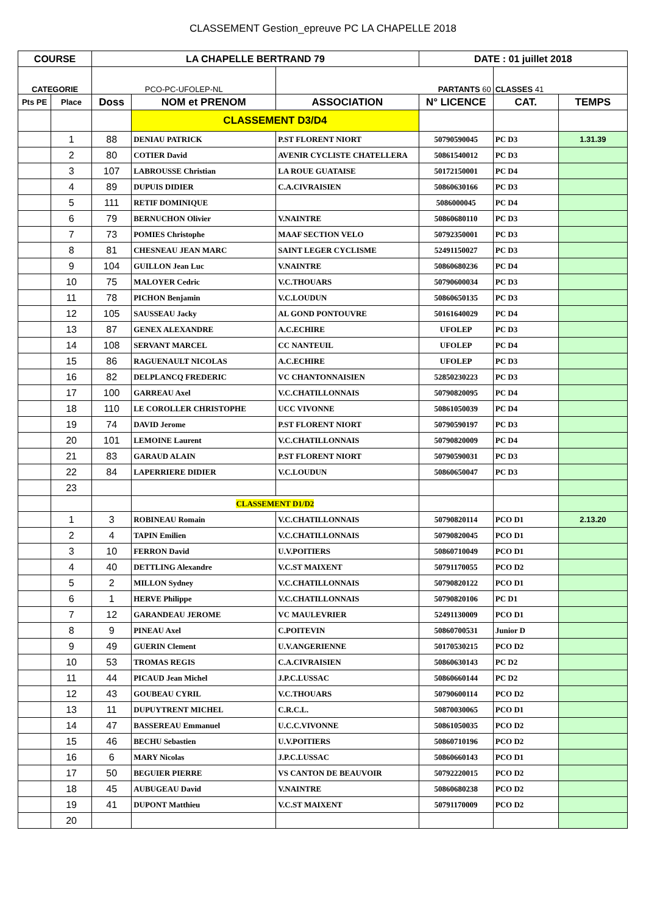CLASSEMENT Gestion_epreuve PC LA CHAPELLE 2018
| COURSE | | LA CHAPELLE BERTRAND 79 | | | DATE : 01 juillet 2018 | | |
| --- | --- | --- | --- | --- | --- | --- | --- |
| CATEGORIE | | PCO-PC-UFOLEP-NL | | PARTANTS 60 | | CLASSES 41 | |
| Pts PE | Place | Doss | NOM et PRENOM | ASSOCIATION | N° LICENCE | CAT. | TEMPS |
| | | | CLASSEMENT D3/D4 | | | | |
| | 1 | 88 | DENIAU PATRICK | P.ST FLORENT NIORT | 50790590045 | PC D3 | 1.31.39 |
| | 2 | 80 | COTIER David | AVENIR CYCLISTE CHATELLERA | 50861540012 | PC D3 | |
| | 3 | 107 | LABROUSSE Christian | LA ROUE GUATAISE | 50172150001 | PC D4 | |
| | 4 | 89 | DUPUIS DIDIER | C.A.CIVRAISIEN | 50860630166 | PC D3 | |
| | 5 | 111 | RETIF DOMINIQUE | | 5086000045 | PC D4 | |
| | 6 | 79 | BERNUCHON Olivier | V.NAINTRE | 50860680110 | PC D3 | |
| | 7 | 73 | POMIES Christophe | MAAF SECTION VELO | 50792350001 | PC D3 | |
| | 8 | 81 | CHESNEAU JEAN MARC | SAINT LEGER CYCLISME | 52491150027 | PC D3 | |
| | 9 | 104 | GUILLON Jean Luc | V.NAINTRE | 50860680236 | PC D4 | |
| | 10 | 75 | MALOYER Cedric | V.C.THOUARS | 50790600034 | PC D3 | |
| | 11 | 78 | PICHON Benjamin | V.C.LOUDUN | 50860650135 | PC D3 | |
| | 12 | 105 | SAUSSEAU Jacky | AL GOND PONTOUVRE | 50161640029 | PC D4 | |
| | 13 | 87 | GENEX ALEXANDRE | A.C.ECHIRE | UFOLEP | PC D3 | |
| | 14 | 108 | SERVANT MARCEL | CC NANTEUIL | UFOLEP | PC D4 | |
| | 15 | 86 | RAGUENAULT NICOLAS | A.C.ECHIRE | UFOLEP | PC D3 | |
| | 16 | 82 | DELPLANCQ FREDERIC | VC CHANTONNAISIEN | 52850230223 | PC D3 | |
| | 17 | 100 | GARREAU Axel | V.C.CHATILLONNAIS | 50790820095 | PC D4 | |
| | 18 | 110 | LE COROLLER CHRISTOPHE | UCC VIVONNE | 50861050039 | PC D4 | |
| | 19 | 74 | DAVID Jerome | P.ST FLORENT NIORT | 50790590197 | PC D3 | |
| | 20 | 101 | LEMOINE Laurent | V.C.CHATILLONNAIS | 50790820009 | PC D4 | |
| | 21 | 83 | GARAUD ALAIN | P.ST FLORENT NIORT | 50790590031 | PC D3 | |
| | 22 | 84 | LAPERRIERE DIDIER | V.C.LOUDUN | 50860650047 | PC D3 | |
| | 23 | | | | | | |
| | | | CLASSEMENT D1/D2 | | | | |
| | 1 | 3 | ROBINEAU Romain | V.C.CHATILLONNAIS | 50790820114 | PCO D1 | 2.13.20 |
| | 2 | 4 | TAPIN Emilien | V.C.CHATILLONNAIS | 50790820045 | PCO D1 | |
| | 3 | 10 | FERRON David | U.V.POITIERS | 50860710049 | PCO D1 | |
| | 4 | 40 | DETTLING Alexandre | V.C.ST MAIXENT | 50791170055 | PCO D2 | |
| | 5 | 2 | MILLON Sydney | V.C.CHATILLONNAIS | 50790820122 | PCO D1 | |
| | 6 | 1 | HERVE Philippe | V.C.CHATILLONNAIS | 50790820106 | PC D1 | |
| | 7 | 12 | GARANDEAU JEROME | VC MAULEVRIER | 52491130009 | PCO D1 | |
| | 8 | 9 | PINEAU Axel | C.POITEVIN | 50860700531 | Junior D | |
| | 9 | 49 | GUERIN Clement | U.V.ANGERIENNE | 50170530215 | PCO D2 | |
| | 10 | 53 | TROMAS REGIS | C.A.CIVRAISIEN | 50860630143 | PC D2 | |
| | 11 | 44 | PICAUD Jean Michel | J.P.C.LUSSAC | 50860660144 | PC D2 | |
| | 12 | 43 | GOUBEAU CYRIL | V.C.THOUARS | 50790600114 | PCO D2 | |
| | 13 | 11 | DUPUYTRENT MICHEL | C.R.C.L. | 50870030065 | PCO D1 | |
| | 14 | 47 | BASSEREAU Emmanuel | U.C.C.VIVONNE | 50861050035 | PCO D2 | |
| | 15 | 46 | BECHU Sebastien | U.V.POITIERS | 50860710196 | PCO D2 | |
| | 16 | 6 | MARY Nicolas | J.P.C.LUSSAC | 50860660143 | PCO D1 | |
| | 17 | 50 | BEGUIER PIERRE | VS CANTON DE BEAUVOIR | 50792220015 | PCO D2 | |
| | 18 | 45 | AUBUGEAU David | V.NAINTRE | 50860680238 | PCO D2 | |
| | 19 | 41 | DUPONT Matthieu | V.C.ST MAIXENT | 50791170009 | PCO D2 | |
| | 20 | | | | | | |